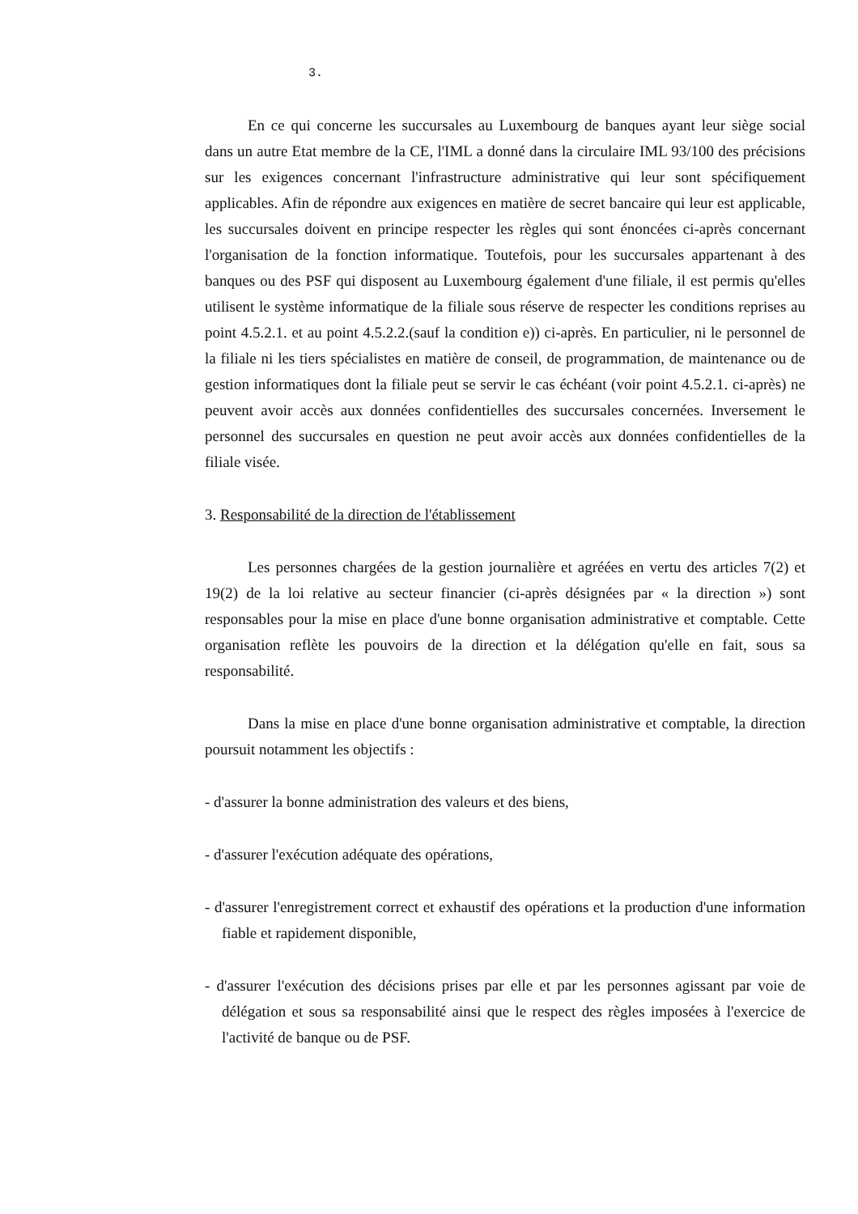3.
En ce qui concerne les succursales au Luxembourg de banques ayant leur siège social dans un autre Etat membre de la CE, l'IML a donné dans la circulaire IML 93/100 des précisions sur les exigences concernant l'infrastructure administrative qui leur sont spécifiquement applicables. Afin de répondre aux exigences en matière de secret bancaire qui leur est applicable, les succursales doivent en principe respecter les règles qui sont énoncées ci-après concernant l'organisation de la fonction informatique. Toutefois, pour les succursales appartenant à des banques ou des PSF qui disposent au Luxembourg également d'une filiale, il est permis qu'elles utilisent le système informatique de la filiale sous réserve de respecter les conditions reprises au point 4.5.2.1. et au point 4.5.2.2.(sauf la condition e)) ci-après. En particulier, ni le personnel de la filiale ni les tiers spécialistes en matière de conseil, de programmation, de maintenance ou de gestion informatiques dont la filiale peut se servir le cas échéant (voir point 4.5.2.1. ci-après) ne peuvent avoir accès aux données confidentielles des succursales concernées. Inversement le personnel des succursales en question ne peut avoir accès aux données confidentielles de la filiale visée.
3. Responsabilité de la direction de l'établissement
Les personnes chargées de la gestion journalière et agréées en vertu des articles 7(2) et 19(2) de la loi relative au secteur financier (ci-après désignées par « la direction ») sont responsables pour la mise en place d'une bonne organisation administrative et comptable. Cette organisation reflète les pouvoirs de la direction et la délégation qu'elle en fait, sous sa responsabilité.
Dans la mise en place d'une bonne organisation administrative et comptable, la direction poursuit notamment les objectifs :
- d'assurer la bonne administration des valeurs et des biens,
- d'assurer l'exécution adéquate des opérations,
- d'assurer l'enregistrement correct et exhaustif des opérations et la production d'une information fiable et rapidement disponible,
- d'assurer l'exécution des décisions prises par elle et par les personnes agissant par voie de délégation et sous sa responsabilité ainsi que le respect des règles imposées à l'exercice de l'activité de banque ou de PSF.